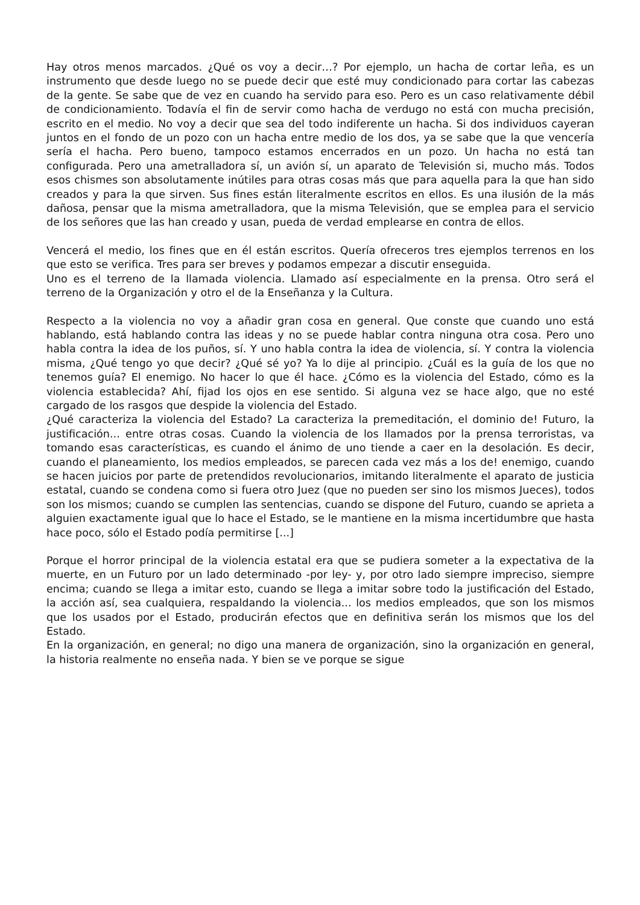Hay otros menos marcados. ¿Qué os voy a decir…? Por ejemplo, un hacha de cortar leña, es un instrumento que desde luego no se puede decir que esté muy condicionado para cortar las cabezas de la gente. Se sabe que de vez en cuando ha servido para eso. Pero es un caso relativamente débil de condicionamiento. Todavía el fin de servir como hacha de verdugo no está con mucha precisión, escrito en el medio. No voy a decir que sea del todo indiferente un hacha. Si dos individuos cayeran juntos en el fondo de un pozo con un hacha entre medio de los dos, ya se sabe que la que vencería sería el hacha. Pero bueno, tampoco estamos encerrados en un pozo. Un hacha no está tan configurada. Pero una ametralladora sí, un avión sí, un aparato de Televisión si, mucho más. Todos esos chismes son absolutamente inútiles para otras cosas más que para aquella para la que han sido creados y para la que sirven. Sus fines están literalmente escritos en ellos. Es una ilusión de la más dañosa, pensar que la misma ametralladora, que la misma Televisión, que se emplea para el servicio de los señores que las han creado y usan, pueda de verdad emplearse en contra de ellos.
Vencerá el medio, los fines que en él están escritos. Quería ofreceros tres ejemplos terrenos en los que esto se verifica. Tres para ser breves y podamos empezar a discutir enseguida.
Uno es el terreno de la llamada violencia. Llamado así especialmente en la prensa. Otro será el terreno de la Organización y otro el de la Enseñanza y la Cultura.
Respecto a la violencia no voy a añadir gran cosa en general. Que conste que cuando uno está hablando, está hablando contra las ideas y no se puede hablar contra ninguna otra cosa. Pero uno habla contra la idea de los puños, sí. Y uno habla contra la idea de violencia, sí. Y contra la violencia misma, ¿Qué tengo yo que decir? ¿Qué sé yo? Ya lo dije al principio. ¿Cuál es la guía de los que no tenemos guía? El enemigo. No hacer lo que él hace. ¿Cómo es la violencia del Estado, cómo es la violencia establecida? Ahí, fijad los ojos en ese sentido. Si alguna vez se hace algo, que no esté cargado de los rasgos que despide la violencia del Estado.
¿Qué caracteriza la violencia del Estado? La caracteriza la premeditación, el dominio de! Futuro, la justificación... entre otras cosas. Cuando la violencia de los llamados por la prensa terroristas, va tomando esas características, es cuando el ánimo de uno tiende a caer en la desolación. Es decir, cuando el planeamiento, los medios empleados, se parecen cada vez más a los de! enemigo, cuando se hacen juicios por parte de pretendidos revolucionarios, imitando literalmente el aparato de justicia estatal, cuando se condena como si fuera otro Juez (que no pueden ser sino los mismos Jueces), todos son los mismos; cuando se cumplen las sentencias, cuando se dispone del Futuro, cuando se aprieta a alguien exactamente igual que lo hace el Estado, se le mantiene en la misma incertidumbre que hasta hace poco, sólo el Estado podía permitirse [...]
Porque el horror principal de la violencia estatal era que se pudiera someter a la expectativa de la muerte, en un Futuro por un lado determinado -por ley- y, por otro lado siempre impreciso, siempre encima; cuando se llega a imitar esto, cuando se llega a imitar sobre todo la justificación del Estado, la acción así, sea cualquiera, respaldando la violencia... los medios empleados, que son los mismos que los usados por el Estado, producirán efectos que en definitiva serán los mismos que los del Estado.
En la organización, en general; no digo una manera de organización, sino la organización en general, la historia realmente no enseña nada. Y bien se ve porque se sigue